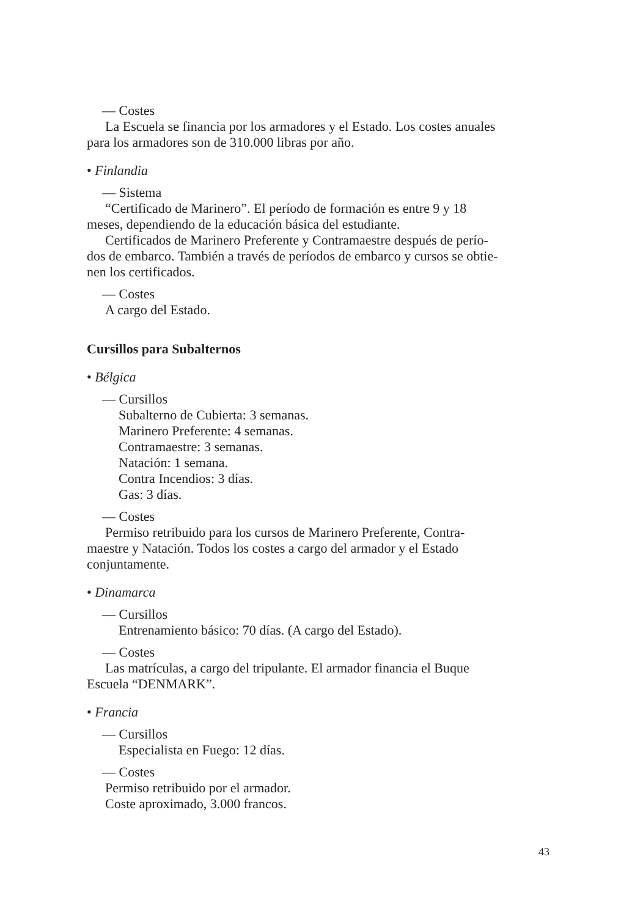— Costes
La Escuela se financia por los armadores y el Estado. Los costes anuales
para los armadores son de 310.000 libras por año.
• Finlandia
— Sistema
“Certificado de Marinero”. El período de formación es entre 9 y 18
meses, dependiendo de la educación básica del estudiante.
Certificados de Marinero Preferente y Contramaestre después de perío-
dos de embarco. También a través de períodos de embarco y cursos se obtie-
nen los certificados.
— Costes
A cargo del Estado.
Cursillos para Subalternos
• Bélgica
— Cursillos
Subalterno de Cubierta: 3 semanas.
Marinero Preferente: 4 semanas.
Contramaestre: 3 semanas.
Natación: 1 semana.
Contra Incendios: 3 días.
Gas: 3 días.
— Costes
Permiso retribuido para los cursos de Marinero Preferente, Contra-
maestre y Natación. Todos los costes a cargo del armador y el Estado
conjuntamente.
• Dinamarca
— Cursillos
Entrenamiento básico: 70 días. (A cargo del Estado).
— Costes
Las matrículas, a cargo del tripulante. El armador financia el Buque
Escuela “DENMARK”.
• Francia
— Cursillos
Especialista en Fuego: 12 días.
— Costes
Permiso retribuido por el armador.
Coste aproximado, 3.000 francos.
43